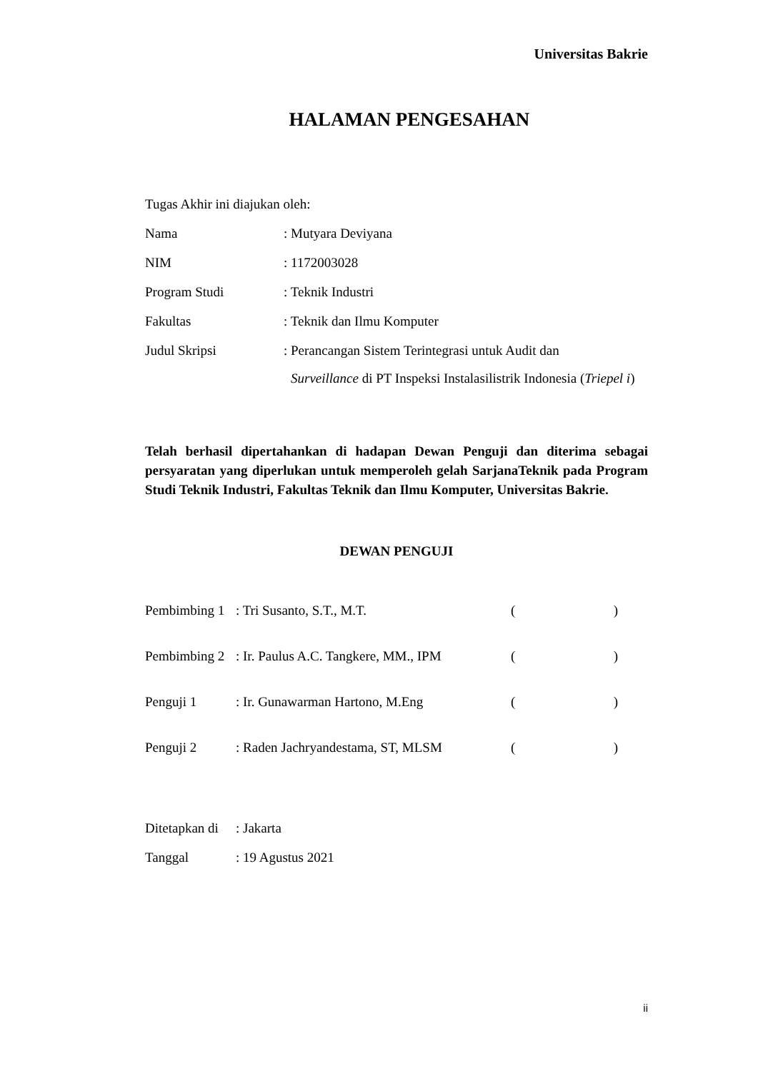Universitas Bakrie
HALAMAN PENGESAHAN
Tugas Akhir ini diajukan oleh:
Nama: Mutyara Deviyana
NIM: 1172003028
Program Studi: Teknik Industri
Fakultas: Teknik dan Ilmu Komputer
Judul Skripsi: Perancangan Sistem Terintegrasi untuk Audit dan
Surveillance di PT Inspeksi Instalasilistrik Indonesia (Triepel i)
Telah berhasil dipertahankan di hadapan Dewan Penguji dan diterima sebagai persyaratan yang diperlukan untuk memperoleh gelah SarjanaTeknik pada Program Studi Teknik Industri, Fakultas Teknik dan Ilmu Komputer, Universitas Bakrie.
DEWAN PENGUJI
Pembimbing 1: Tri Susanto, S.T., M.T. ()
Pembimbing 2: Ir. Paulus A.C. Tangkere, MM., IPM ()
Penguji 1: Ir. Gunawarman Hartono, M.Eng ()
Penguji 2: Raden Jachryandestama, ST, MLSM ()
Ditetapkan di: Jakarta
Tanggal: 19 Agustus 2021
ii